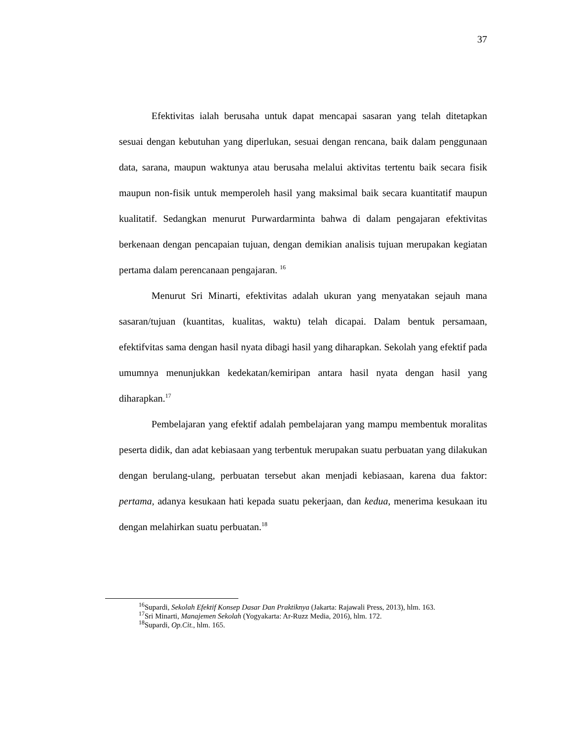37
Efektivitas ialah berusaha untuk dapat mencapai sasaran yang telah ditetapkan sesuai dengan kebutuhan yang diperlukan, sesuai dengan rencana, baik dalam penggunaan data, sarana, maupun waktunya atau berusaha melalui aktivitas tertentu baik secara fisik maupun non-fisik untuk memperoleh hasil yang maksimal baik secara kuantitatif maupun kualitatif. Sedangkan menurut Purwardarminta bahwa di dalam pengajaran efektivitas berkenaan dengan pencapaian tujuan, dengan demikian analisis tujuan merupakan kegiatan pertama dalam perencanaan pengajaran. <sup>16</sup>
Menurut Sri Minarti, efektivitas adalah ukuran yang menyatakan sejauh mana sasaran/tujuan (kuantitas, kualitas, waktu) telah dicapai. Dalam bentuk persamaan, efektifvitas sama dengan hasil nyata dibagi hasil yang diharapkan. Sekolah yang efektif pada umumnya menunjukkan kedekatan/kemiripan antara hasil nyata dengan hasil yang diharapkan.<sup>17</sup>
Pembelajaran yang efektif adalah pembelajaran yang mampu membentuk moralitas peserta didik, dan adat kebiasaan yang terbentuk merupakan suatu perbuatan yang dilakukan dengan berulang-ulang, perbuatan tersebut akan menjadi kebiasaan, karena dua faktor: pertama, adanya kesukaan hati kepada suatu pekerjaan, dan kedua, menerima kesukaan itu dengan melahirkan suatu perbuatan.<sup>18</sup>
<sup>16</sup> Supardi, Sekolah Efektif Konsep Dasar Dan Praktiknya (Jakarta: Rajawali Press, 2013), hlm. 163.
<sup>17</sup> Sri Minarti, Manajemen Sekolah (Yogyakarta: Ar-Ruzz Media, 2016), hlm. 172.
<sup>18</sup> Supardi, Op.Cit., hlm. 165.